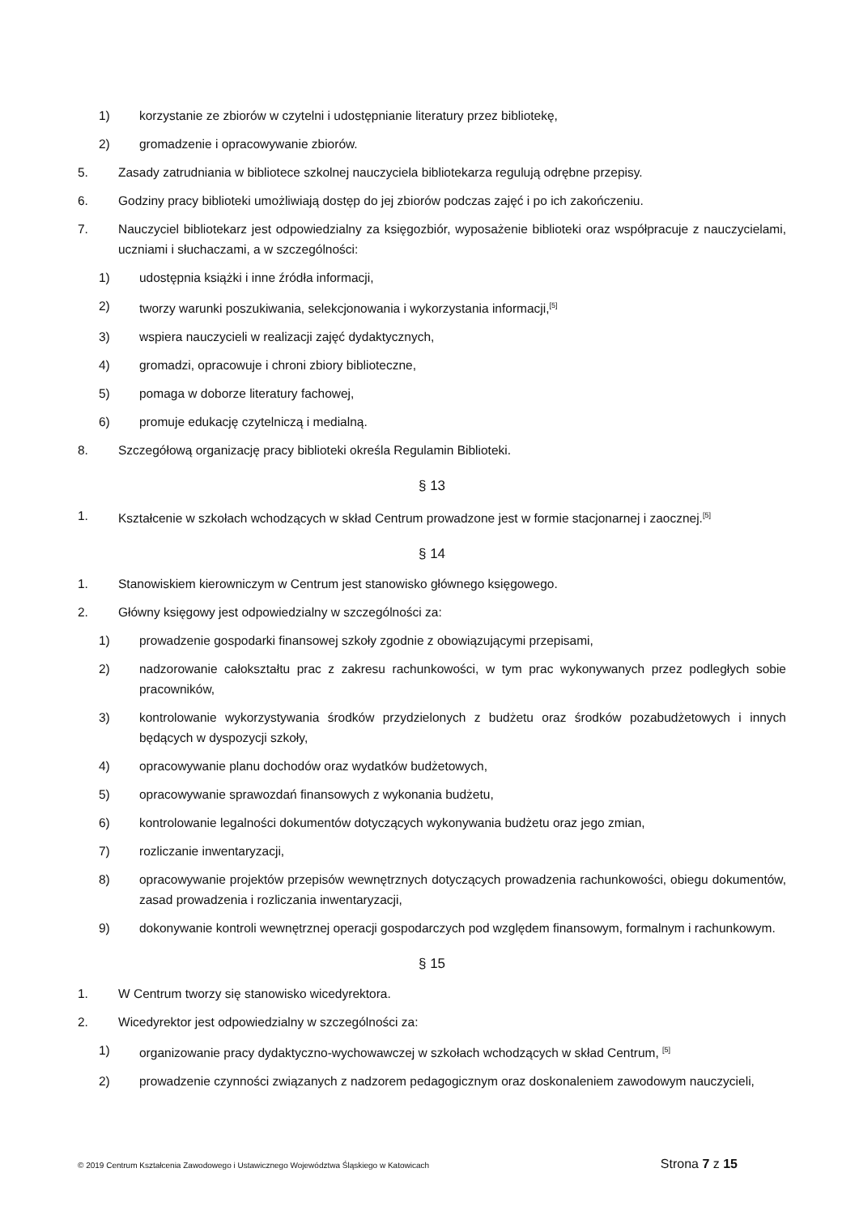1) korzystanie ze zbiorów w czytelni i udostępnianie literatury przez bibliotekę,
2) gromadzenie i opracowywanie zbiorów.
5. Zasady zatrudniania w bibliotece szkolnej nauczyciela bibliotekarza regulują odrębne przepisy.
6. Godziny pracy biblioteki umożliwiają dostęp do jej zbiorów podczas zajęć i po ich zakończeniu.
7. Nauczyciel bibliotekarz jest odpowiedzialny za księgozbiór, wyposażenie biblioteki oraz współpracuje z nauczycielami, uczniami i słuchaczami, a w szczególności:
1) udostępnia książki i inne źródła informacji,
2) tworzy warunki poszukiwania, selekcjonowania i wykorzystania informacji,<sup>[5]</sup>
3) wspiera nauczycieli w realizacji zajęć dydaktycznych,
4) gromadzi, opracowuje i chroni zbiory biblioteczne,
5) pomaga w doborze literatury fachowej,
6) promuje edukację czytelniczą i medialną.
8. Szczegółową organizację pracy biblioteki określa Regulamin Biblioteki.
§ 13
1. Kształcenie w szkołach wchodzących w skład Centrum prowadzone jest w formie stacjonarnej i zaocznej.<sup>[5]</sup>
§ 14
1. Stanowiskiem kierowniczym w Centrum jest stanowisko głównego księgowego.
2. Główny księgowy jest odpowiedzialny w szczególności za:
1) prowadzenie gospodarki finansowej szkoły zgodnie z obowiązującymi przepisami,
2) nadzorowanie całokształtu prac z zakresu rachunkowości, w tym prac wykonywanych przez podległych sobie pracowników,
3) kontrolowanie wykorzystywania środków przydzielonych z budżetu oraz środków pozabudżetowych i innych będących w dyspozycji szkoły,
4) opracowywanie planu dochodów oraz wydatków budżetowych,
5) opracowywanie sprawozdań finansowych z wykonania budżetu,
6) kontrolowanie legalności dokumentów dotyczących wykonywania budżetu oraz jego zmian,
7) rozliczanie inwentaryzacji,
8) opracowywanie projektów przepisów wewnętrznych dotyczących prowadzenia rachunkowości, obiegu dokumentów, zasad prowadzenia i rozliczania inwentaryzacji,
9) dokonywanie kontroli wewnętrznej operacji gospodarczych pod względem finansowym, formalnym i rachunkowym.
§ 15
1. W Centrum tworzy się stanowisko wicedyrektora.
2. Wicedyrektor jest odpowiedzialny w szczególności za:
1) organizowanie pracy dydaktyczno-wychowawczej w szkołach wchodzących w skład Centrum, <sup>[5]</sup>
2) prowadzenie czynności związanych z nadzorem pedagogicznym oraz doskonaleniem zawodowym nauczycieli,
© 2019 Centrum Kształcenia Zawodowego i Ustawicznego Województwa Śląskiego w Katowicach Strona 7 z 15